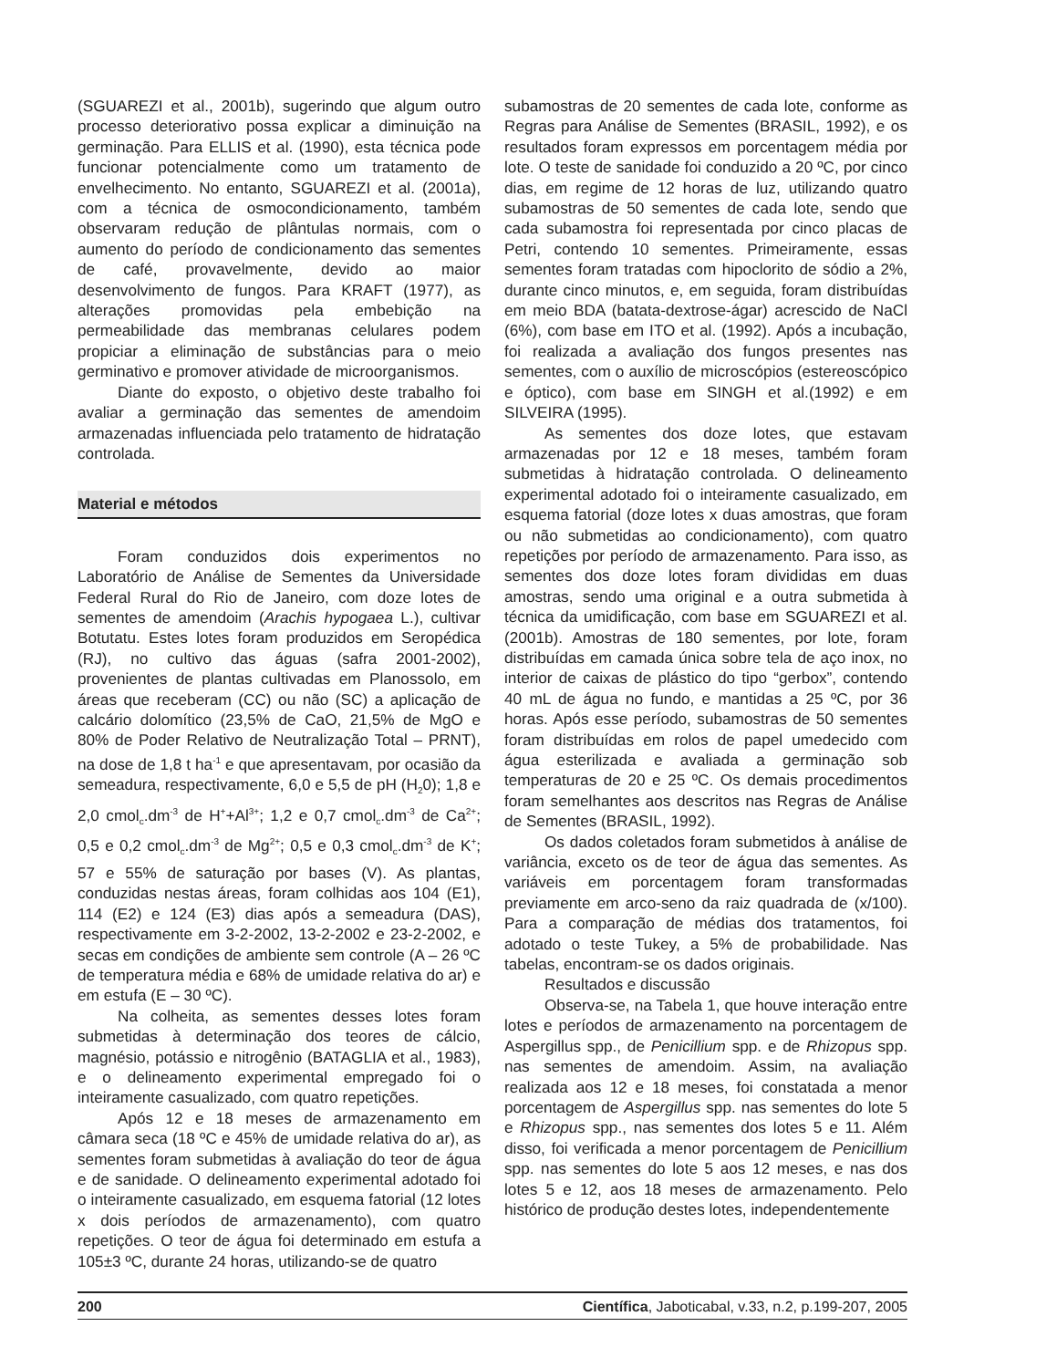(SGUAREZI et al., 2001b), sugerindo que algum outro processo deteriorativo possa explicar a diminuição na germinação. Para ELLIS et al. (1990), esta técnica pode funcionar potencialmente como um tratamento de envelhecimento. No entanto, SGUAREZI et al. (2001a), com a técnica de osmocondicionamento, também observaram redução de plântulas normais, com o aumento do período de condicionamento das sementes de café, provavelmente, devido ao maior desenvolvimento de fungos. Para KRAFT (1977), as alterações promovidas pela embebição na permeabilidade das membranas celulares podem propiciar a eliminação de substâncias para o meio germinativo e promover atividade de microorganismos.
Diante do exposto, o objetivo deste trabalho foi avaliar a germinação das sementes de amendoim armazenadas influenciada pelo tratamento de hidratação controlada.
Material e métodos
Foram conduzidos dois experimentos no Laboratório de Análise de Sementes da Universidade Federal Rural do Rio de Janeiro, com doze lotes de sementes de amendoim (Arachis hypogaea L.), cultivar Botutatu. Estes lotes foram produzidos em Seropédica (RJ), no cultivo das águas (safra 2001-2002), provenientes de plantas cultivadas em Planossolo, em áreas que receberam (CC) ou não (SC) a aplicação de calcário dolomítico (23,5% de CaO, 21,5% de MgO e 80% de Poder Relativo de Neutralização Total – PRNT), na dose de 1,8 t ha<sup>-1</sup> e que apresentavam, por ocasião da semeadura, respectivamente, 6,0 e 5,5 de pH (H<sub>2</sub>0); 1,8 e 2,0 cmol<sub>c</sub>.dm<sup>-3</sup> de H<sup>+</sup>+Al<sup>3+</sup>; 1,2 e 0,7 cmol<sub>c</sub>.dm<sup>-3</sup> de Ca<sup>2+</sup>; 0,5 e 0,2 cmol<sub>c</sub>.dm<sup>-3</sup> de Mg<sup>2+</sup>; 0,5 e 0,3 cmol<sub>c</sub>.dm<sup>-3</sup> de K<sup>+</sup>; 57 e 55% de saturação por bases (V). As plantas, conduzidas nestas áreas, foram colhidas aos 104 (E1), 114 (E2) e 124 (E3) dias após a semeadura (DAS), respectivamente em 3-2-2002, 13-2-2002 e 23-2-2002, e secas em condições de ambiente sem controle (A – 26 ºC de temperatura média e 68% de umidade relativa do ar) e em estufa (E – 30 ºC).
Na colheita, as sementes desses lotes foram submetidas à determinação dos teores de cálcio, magnésio, potássio e nitrogênio (BATAGLIA et al., 1983), e o delineamento experimental empregado foi o inteiramente casualizado, com quatro repetições.
Após 12 e 18 meses de armazenamento em câmara seca (18 ºC e 45% de umidade relativa do ar), as sementes foram submetidas à avaliação do teor de água e de sanidade. O delineamento experimental adotado foi o inteiramente casualizado, em esquema fatorial (12 lotes x dois períodos de armazenamento), com quatro repetições. O teor de água foi determinado em estufa a 105±3 ºC, durante 24 horas, utilizando-se de quatro
subamostras de 20 sementes de cada lote, conforme as Regras para Análise de Sementes (BRASIL, 1992), e os resultados foram expressos em porcentagem média por lote. O teste de sanidade foi conduzido a 20 ºC, por cinco dias, em regime de 12 horas de luz, utilizando quatro subamostras de 50 sementes de cada lote, sendo que cada subamostra foi representada por cinco placas de Petri, contendo 10 sementes. Primeiramente, essas sementes foram tratadas com hipoclorito de sódio a 2%, durante cinco minutos, e, em seguida, foram distribuídas em meio BDA (batata-dextrose-ágar) acrescido de NaCl (6%), com base em ITO et al. (1992). Após a incubação, foi realizada a avaliação dos fungos presentes nas sementes, com o auxílio de microscópios (estereoscópico e óptico), com base em SINGH et al.(1992) e em SILVEIRA (1995).
As sementes dos doze lotes, que estavam armazenadas por 12 e 18 meses, também foram submetidas à hidratação controlada. O delineamento experimental adotado foi o inteiramente casualizado, em esquema fatorial (doze lotes x duas amostras, que foram ou não submetidas ao condicionamento), com quatro repetições por período de armazenamento. Para isso, as sementes dos doze lotes foram divididas em duas amostras, sendo uma original e a outra submetida à técnica da umidificação, com base em SGUAREZI et al. (2001b). Amostras de 180 sementes, por lote, foram distribuídas em camada única sobre tela de aço inox, no interior de caixas de plástico do tipo “gerbox”, contendo 40 mL de água no fundo, e mantidas a 25 ºC, por 36 horas. Após esse período, subamostras de 50 sementes foram distribuídas em rolos de papel umedecido com água esterilizada e avaliada a germinação sob temperaturas de 20 e 25 ºC. Os demais procedimentos foram semelhantes aos descritos nas Regras de Análise de Sementes (BRASIL, 1992).
Os dados coletados foram submetidos à análise de variância, exceto os de teor de água das sementes. As variáveis em porcentagem foram transformadas previamente em arco-seno da raiz quadrada de (x/100). Para a comparação de médias dos tratamentos, foi adotado o teste Tukey, a 5% de probabilidade. Nas tabelas, encontram-se os dados originais.
Resultados e discussão
Observa-se, na Tabela 1, que houve interação entre lotes e períodos de armazenamento na porcentagem de Aspergillus spp., de Penicillium spp. e de Rhizopus spp. nas sementes de amendoim. Assim, na avaliação realizada aos 12 e 18 meses, foi constatada a menor porcentagem de Aspergillus spp. nas sementes do lote 5 e Rhizopus spp., nas sementes dos lotes 5 e 11. Além disso, foi verificada a menor porcentagem de Penicillium spp. nas sementes do lote 5 aos 12 meses, e nas dos lotes 5 e 12, aos 18 meses de armazenamento. Pelo histórico de produção destes lotes, independentemente
200 Científica, Jaboticabal, v.33, n.2, p.199-207, 2005